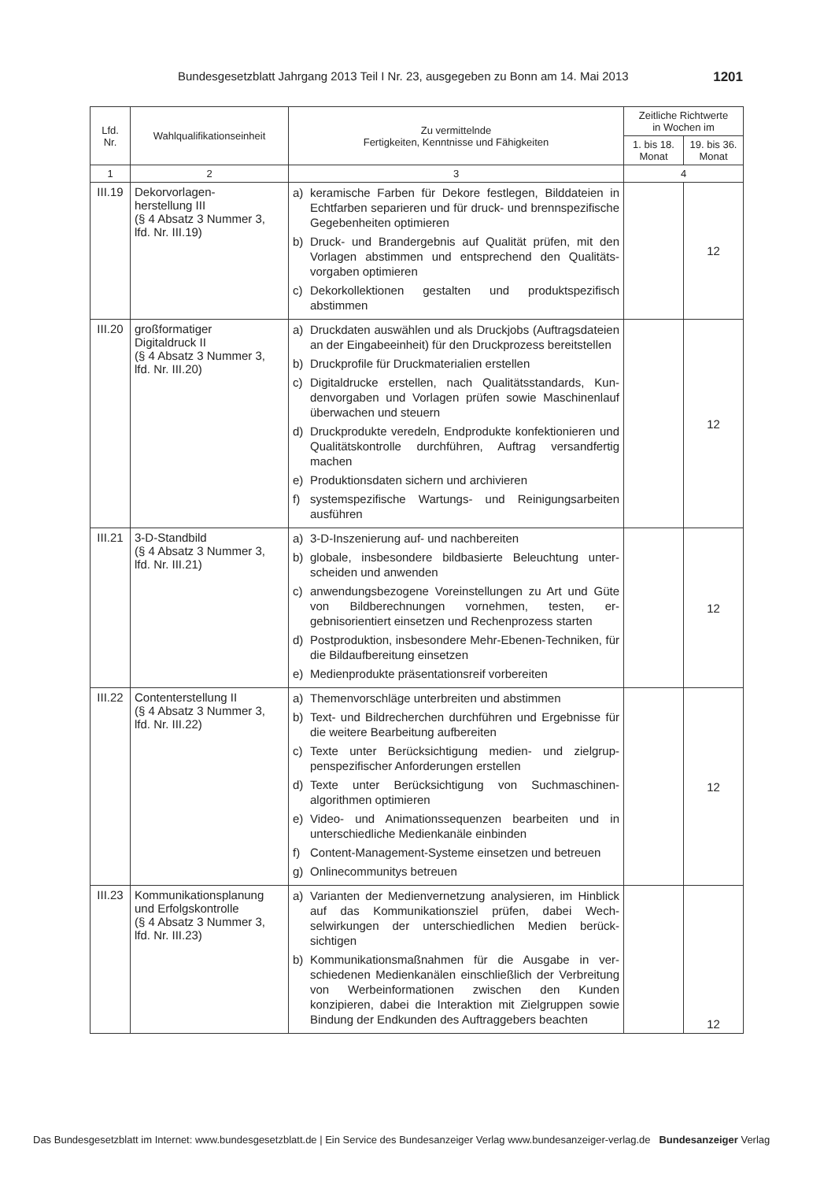Bundesgesetzblatt Jahrgang 2013 Teil I Nr. 23, ausgegeben zu Bonn am 14. Mai 2013 1201
| Lfd. Nr. | Wahlqualifikationseinheit | Zu vermittelnde Fertigkeiten, Kenntnisse und Fähigkeiten | Zeitliche Richtwerte in Wochen im | |
| --- | --- | --- | --- | --- |
| | | | 1. bis 18. Monat | 19. bis 36. Monat |
| 1 | 2 | 3 | 4 | |
| III.19 | Dekorvorlagen- herstellung III (§ 4 Absatz 3 Nummer 3, lfd. Nr. III.19) | a) keramische Farben für Dekore festlegen, Bilddateien in Echtfarben separieren und für druck- und brenn­spezifische Gegebenheiten optimieren b) Druck- und Brandergebnis auf Qualität prüfen, mit den Vorlagen abstimmen und entsprechend den Qualitäts­vorgaben optimieren c) Dekorkollektionen gestalten und produktspezifisch abstimmen | | 12 |
| III.20 | großformatiger Digitaldruck II (§ 4 Absatz 3 Nummer 3, lfd. Nr. III.20) | a) Druckdaten auswählen und als Druckjobs (Auftrags­dateien an der Eingabeeinheit) für den Druckprozess bereitstellen b) Druckprofile für Druckmaterialien erstellen c) Digitaldrucke erstellen, nach Qualitätsstandards, Kun­denvorgaben und Vorlagen prüfen sowie Maschinen­lauf überwachen und steuern d) Druckprodukte veredeln, Endprodukte konfektionieren und Qualitätskontrolle durchführen, Auftrag versand­fertig machen e) Produktionsdaten sichern und archivieren f) systemspezifische Wartungs- und Reinigungsarbeiten ausführen | | 12 |
| III.21 | 3-D-Standbild (§ 4 Absatz 3 Nummer 3, lfd. Nr. III.21) | a) 3-D-Inszenierung auf- und nachbereiten b) globale, insbesondere bildbasierte Beleuchtung unter­scheiden und anwenden c) anwendungsbezogene Voreinstellungen zu Art und Güte von Bildberechnungen vornehmen, testen, er­gebnisorientiert einsetzen und Rechenprozess starten d) Postproduktion, insbesondere Mehr-Ebenen-Techni­ken, für die Bildaufbereitung einsetzen e) Medienprodukte präsentationsreif vorbereiten | | 12 |
| III.22 | Contenterstellung II (§ 4 Absatz 3 Nummer 3, lfd. Nr. III.22) | a) Themenvorschläge unterbreiten und abstimmen b) Text- und Bildrecherchen durchführen und Ergebnisse für die weitere Bearbeitung aufbereiten c) Texte unter Berücksichtigung medien- und zielgrup­penspezifischer Anforderungen erstellen d) Texte unter Berücksichtigung von Suchmaschinen­algorithmen optimieren e) Video- und Animationssequenzen bearbeiten und in unterschiedliche Medienkanäle einbinden f) Content-Management-Systeme einsetzen und be­treuen g) Onlinecommunitys betreuen | | 12 |
| III.23 | Kommunikationsplanung und Erfolgskontrolle (§ 4 Absatz 3 Nummer 3, lfd. Nr. III.23) | a) Varianten der Medienvernetzung analysieren, im Hin­blick auf das Kommunikationsziel prüfen, dabei Wech­selwirkungen der unterschiedlichen Medien berück­sichtigen b) Kommunikationsmaßnahmen für die Ausgabe in ver­schiedenen Medienkanälen einschließlich der Verbrei­tung von Werbeinformationen zwischen den Kunden konzipieren, dabei die Interaktion mit Zielgruppen so­wie Bindung der Endkunden des Auftraggebers be­achten | | 12 |
Das Bundesgesetzblatt im Internet: www.bundesgesetzblatt.de | Ein Service des Bundesanzeiger Verlag www.bundesanzeiger-verlag.de Bundesanzeiger Verlag